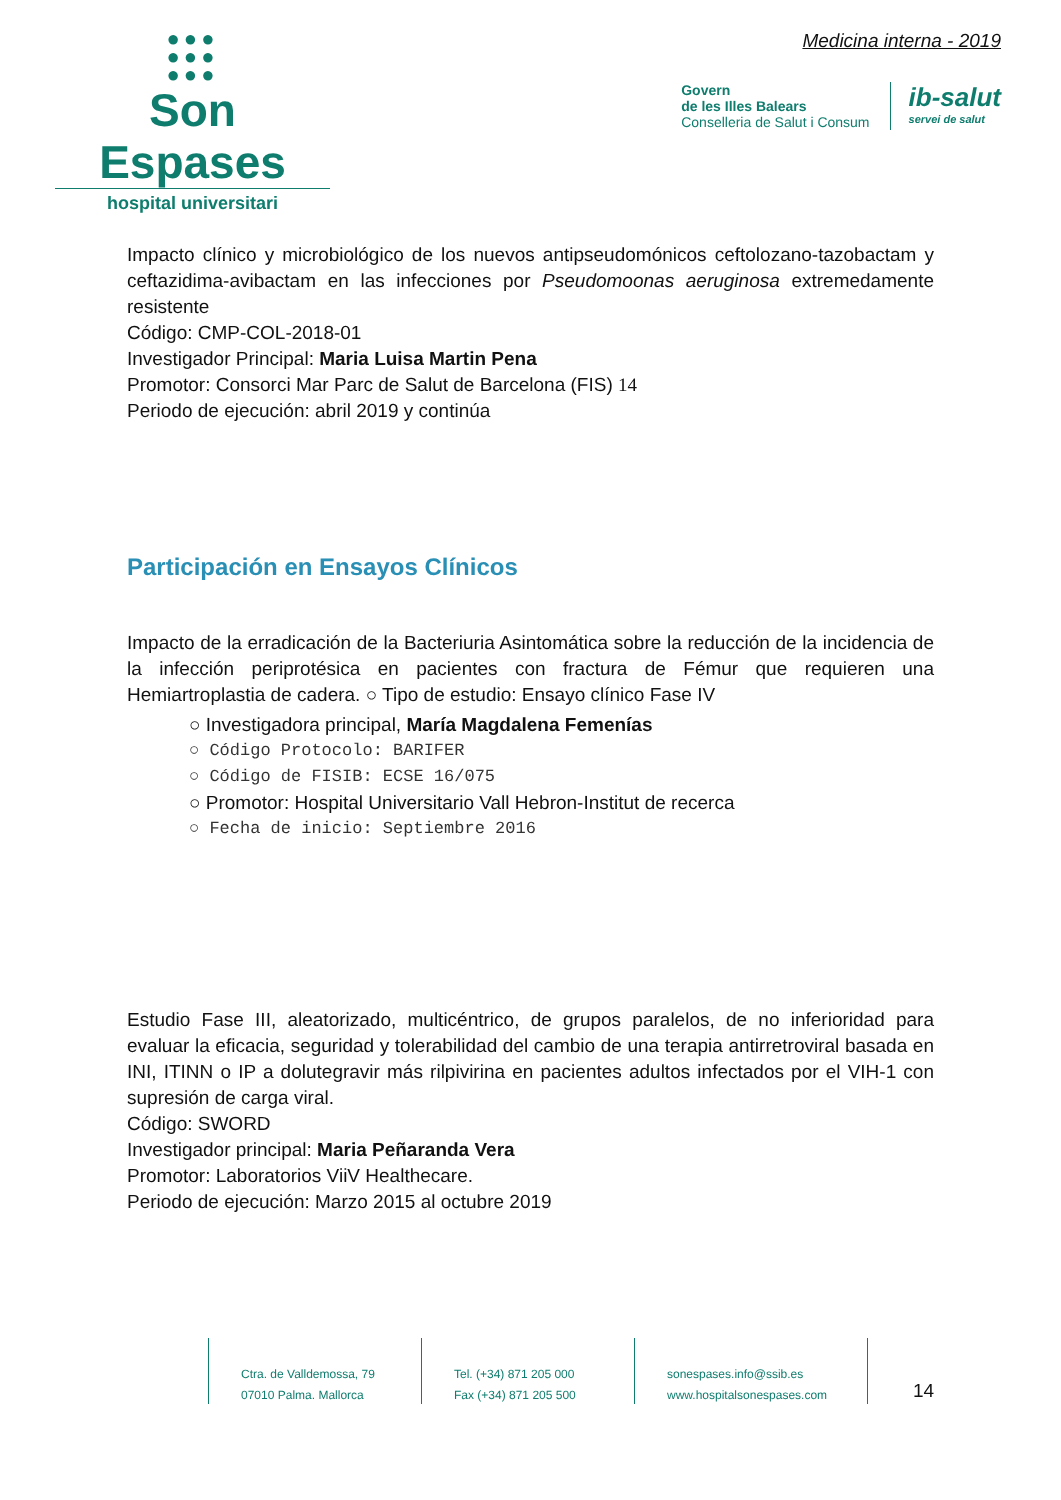●●●
●●●
●●●
Son Espases
hospital universitari
Medicina interna - 2019
Govern
de les Illes Balears
Conselleria de Salut i Consum
ib-salut
servei de salut
Impacto clínico y microbiológico de los nuevos antipseudomónicos ceftolozano-tazobactam y ceftazidima-avibactam en las infecciones por Pseudomoonas aeruginosa extremedamente resistente
Código: CMP-COL-2018-01
Investigador Principal: Maria Luisa Martin Pena
Promotor: Consorci Mar Parc de Salut de Barcelona (FIS) 14
Periodo de ejecución: abril 2019 y continúa
Participación en Ensayos Clínicos
Impacto de la erradicación de la Bacteriuria Asintomática sobre la reducción de la incidencia de la infección periprotésica en pacientes con fractura de Fémur que requieren una Hemiartroplastia de cadera. ○ Tipo de estudio: Ensayo clínico Fase IV
○ Investigadora principal, María Magdalena Femenías
○ Código Protocolo: BARIFER
○ Código de FISIB: ECSE 16/075
○ Promotor: Hospital Universitario Vall Hebron-Institut de recerca
○ Fecha de inicio: Septiembre 2016
Estudio Fase III, aleatorizado, multicéntrico, de grupos paralelos, de no inferioridad para evaluar la eficacia, seguridad y tolerabilidad del cambio de una terapia antirretroviral basada en INI, ITINN o IP a dolutegravir más rilpivirina en pacientes adultos infectados por el VIH-1 con supresión de carga viral.
Código: SWORD
Investigador principal: Maria Peñaranda Vera
Promotor: Laboratorios ViiV Healthecare.
Periodo de ejecución: Marzo 2015 al octubre 2019
Ctra. de Valldemossa, 79
07010 Palma. Mallorca
Tel. (+34) 871 205 000
Fax (+34) 871 205 500
sonespases.info@ssib.es
www.hospitalsonespases.com
14